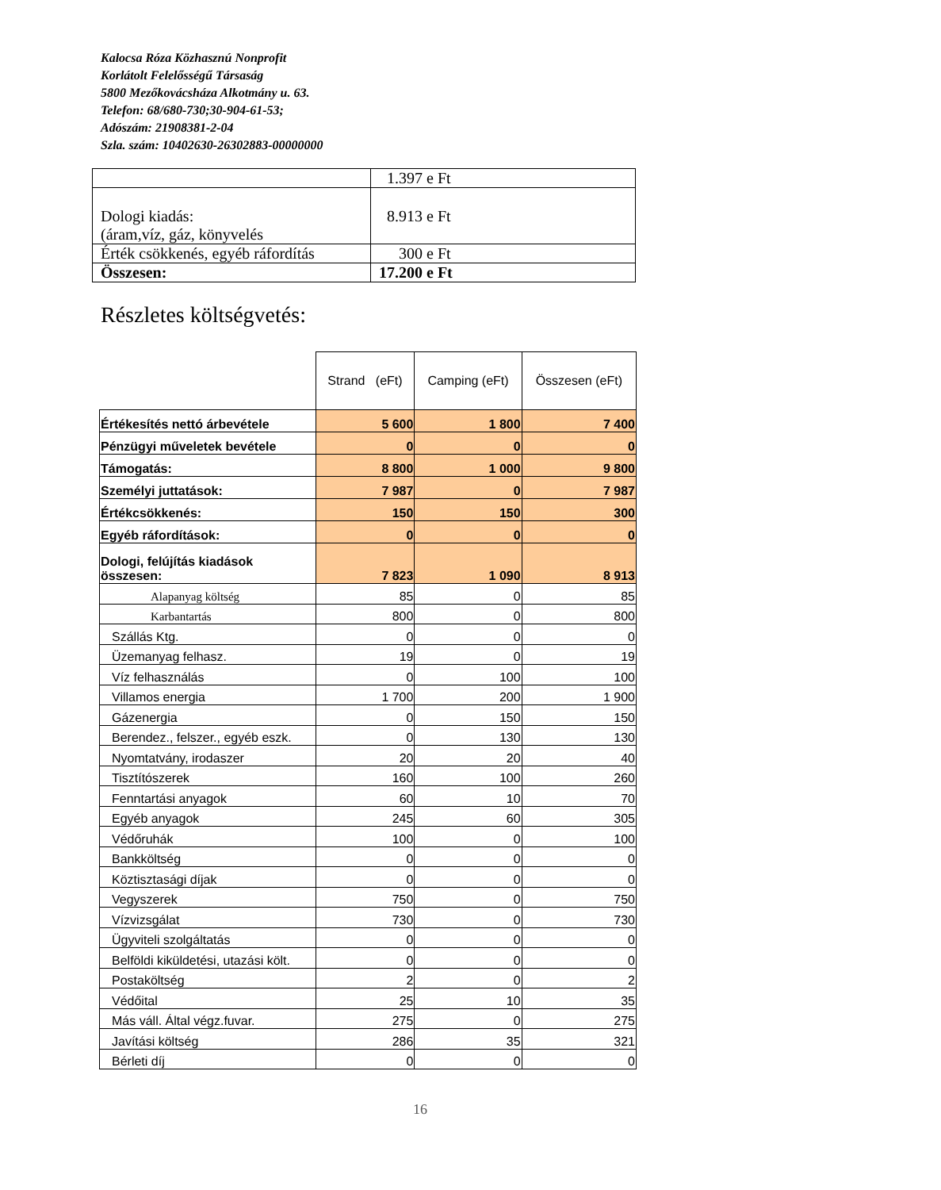Kalocsa Róza Közhasznú Nonprofit
Korlátolt Felelősségű Társaság
5800 Mezőkovácsháza Alkotmány u. 63.
Telefon: 68/680-730;30-904-61-53;
Adószám: 21908381-2-04
Szla. szám: 10402630-26302883-00000000
| | 1.397 e Ft |
| Dologi kiadás: (áram,víz, gáz, könyvelés | 8.913 e Ft |
| Érték csökkenés, egyéb ráfordítás | 300 e Ft |
| Összesen: | 17.200 e Ft |
Részletes költségvetés:
| | Strand (eFt) | Camping (eFt) | Összesen (eFt) |
| --- | --- | --- | --- |
| Értékesítés nettó árbevétele | 5 600 | 1 800 | 7 400 |
| Pénzügyi műveletek bevétele | 0 | 0 | 0 |
| Támogatás: | 8 800 | 1 000 | 9 800 |
| Személyi juttatások: | 7 987 | 0 | 7 987 |
| Értékcsökkenés: | 150 | 150 | 300 |
| Egyéb ráfordítások: | 0 | 0 | 0 |
| Dologi, felújítás kiadások összesen: | 7 823 | 1 090 | 8 913 |
| Alapanyag költség | 85 | 0 | 85 |
| Karbantartás | 800 | 0 | 800 |
| Szállás Ktg. | 0 | 0 | 0 |
| Üzemanyag felhasz. | 19 | 0 | 19 |
| Víz felhasználás | 0 | 100 | 100 |
| Villamos energia | 1 700 | 200 | 1 900 |
| Gázenergia | 0 | 150 | 150 |
| Berendez., felszer., egyéb eszk. | 0 | 130 | 130 |
| Nyomtatvány, irodaszer | 20 | 20 | 40 |
| Tisztítószerek | 160 | 100 | 260 |
| Fenntartási anyagok | 60 | 10 | 70 |
| Egyéb anyagok | 245 | 60 | 305 |
| Védőruhák | 100 | 0 | 100 |
| Bankköltség | 0 | 0 | 0 |
| Köztisztasági díjak | 0 | 0 | 0 |
| Vegyszerek | 750 | 0 | 750 |
| Vízvizsgálat | 730 | 0 | 730 |
| Ügyviteli szolgáltatás | 0 | 0 | 0 |
| Belföldi kiküldetési, utazási költ. | 0 | 0 | 0 |
| Postaköltség | 2 | 0 | 2 |
| Védőital | 25 | 10 | 35 |
| Más váll. Által végz.fuvar. | 275 | 0 | 275 |
| Javítási költség | 286 | 35 | 321 |
| Bérleti díj | 0 | 0 | 0 |
16